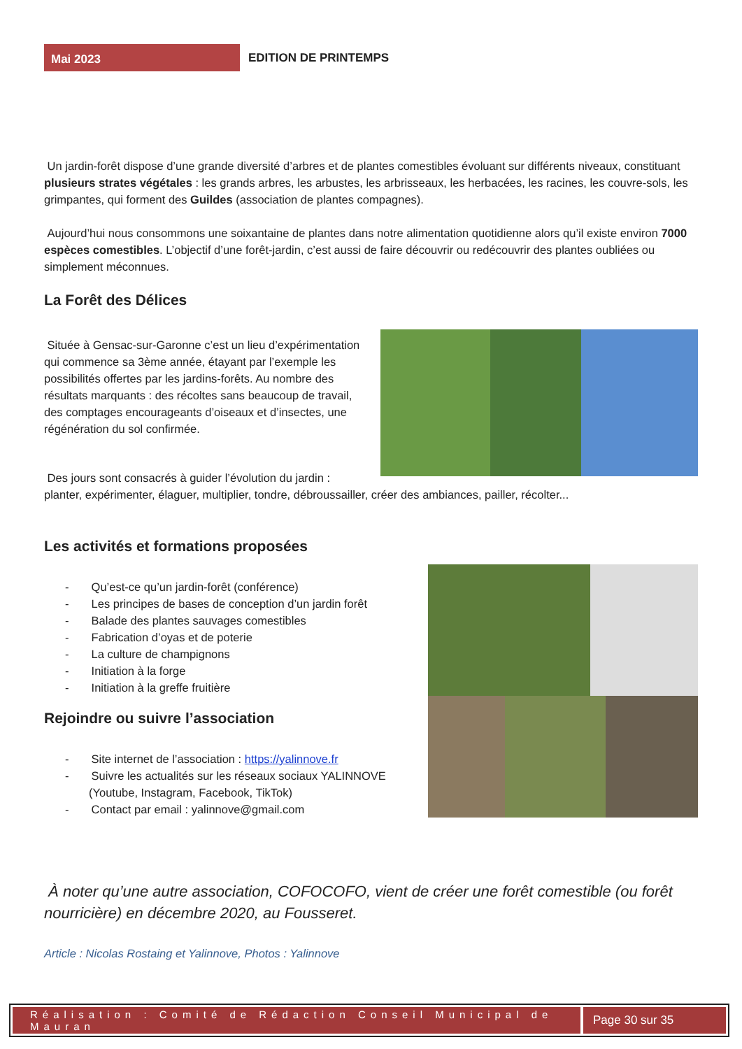Mai 2023
EDITION DE PRINTEMPS
Un jardin-forêt dispose d’une grande diversité d’arbres et de plantes comestibles évoluant sur différents niveaux, constituant plusieurs strates végétales : les grands arbres, les arbustes, les arbrisseaux, les herbacées, les racines, les couvre-sols, les grimpantes, qui forment des Guildes (association de plantes compagnes).
Aujourd’hui nous consommons une soixantaine de plantes dans notre alimentation quotidienne alors qu’il existe environ 7000 espèces comestibles. L’objectif d’une forêt-jardin, c’est aussi de faire découvrir ou redécouvrir des plantes oubliées ou simplement méconnues.
La Forêt des Délices
Située à Gensac-sur-Garonne c’est un lieu d’expérimentation qui commence sa 3ème année, étayant par l’exemple les possibilités offertes par les jardins-forêts. Au nombre des résultats marquants : des récoltes sans beaucoup de travail, des comptages encourageants d’oiseaux et d’insectes, une régénération du sol confirmée.
Des jours sont consacrés à guider l’évolution du jardin :
planter, expérimenter, élaguer, multiplier, tondre, débroussailler, créer des ambiances, pailler, récolter...
Les activités et formations proposées
- Qu’est-ce qu’un jardin-forêt (conférence)
- Les principes de bases de conception d’un jardin forêt
- Balade des plantes sauvages comestibles
- Fabrication d’oyas et de poterie
- La culture de champignons
- Initiation à la forge
- Initiation à la greffe fruitière
Rejoindre ou suivre l’association
- Site internet de l’association : https://yalinnove.fr
- Suivre les actualités sur les réseaux sociaux YALINNOVE (Youtube, Instagram, Facebook, TikTok)
- Contact par email : yalinnove@gmail.com
À noter qu’une autre association, COFOCOFO, vient de créer une forêt comestible (ou forêt nourricière) en décembre 2020, au Fousseret.
Article : Nicolas Rostaing et Yalinnove, Photos : Yalinnove
Réalisation : Comité de Rédaction Conseil Municipal de Mauran
Page 30 sur 35